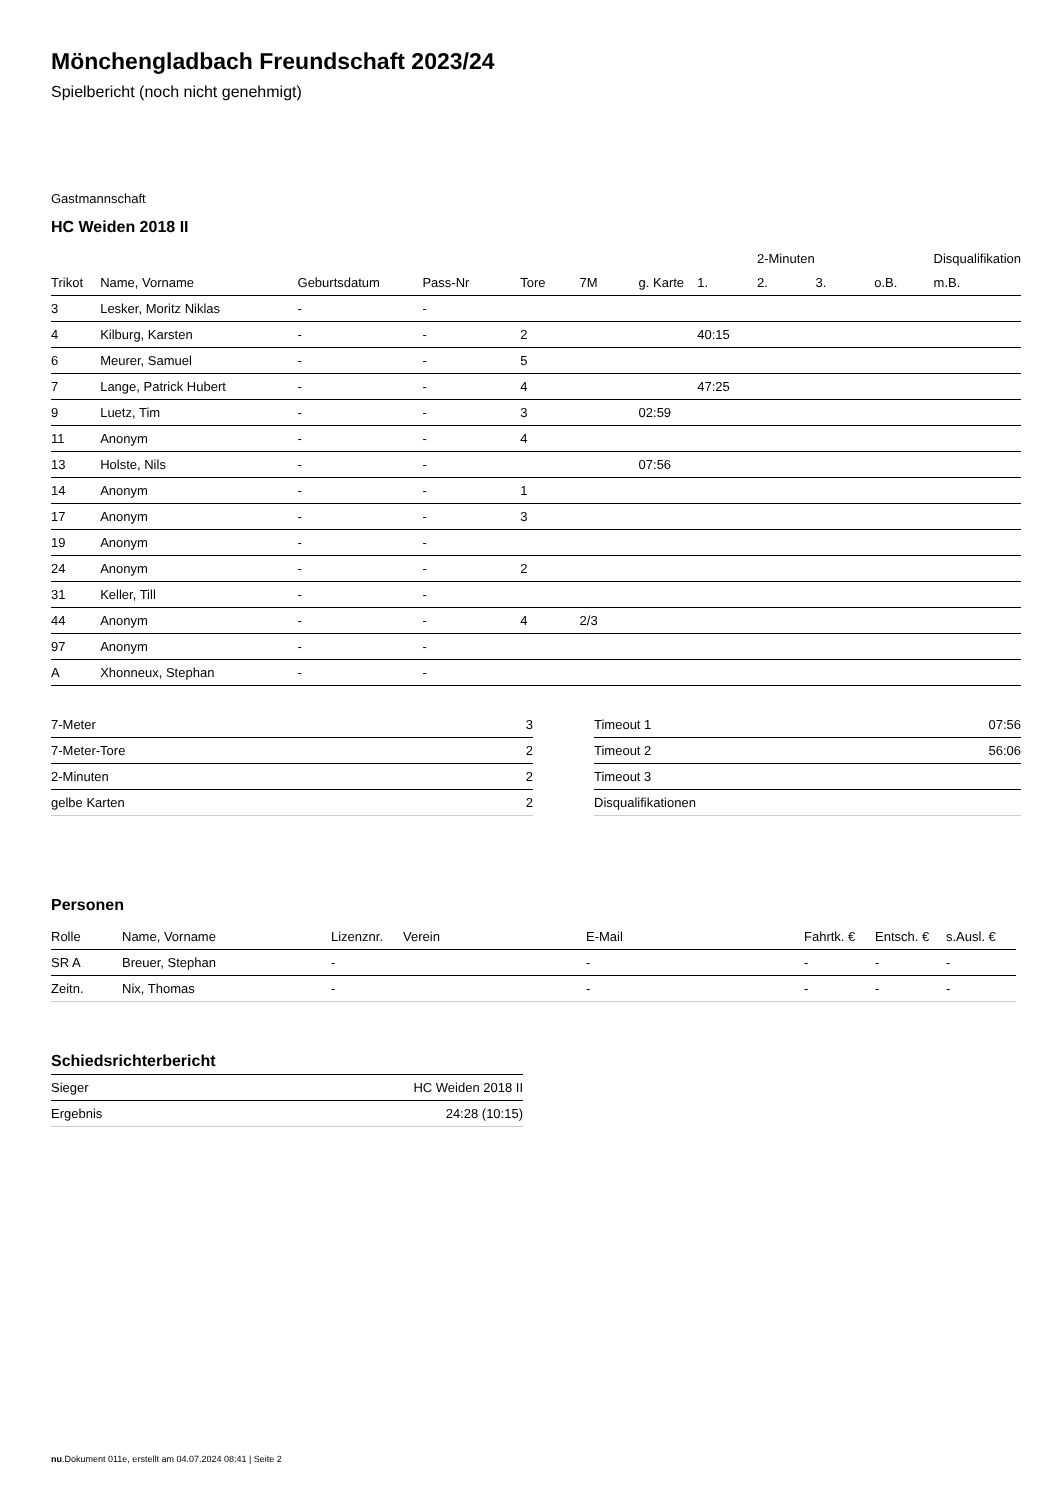Mönchengladbach Freundschaft 2023/24
Spielbericht (noch nicht genehmigt)
Gastmannschaft
HC Weiden 2018 II
| | | | | | | | | 2-Minuten | | | Disqualifikation |
| --- | --- | --- | --- | --- | --- | --- | --- | --- | --- | --- | --- |
| Trikot | Name, Vorname | Geburtsdatum | Pass-Nr | Tore | 7M | g. Karte | 1. | 2. | 3. | o.B. | m.B. |
| 3 | Lesker, Moritz Niklas | - | - | | | | | | | | |
| 4 | Kilburg, Karsten | - | - | 2 | | | 40:15 | | | | |
| 6 | Meurer, Samuel | - | - | 5 | | | | | | | |
| 7 | Lange, Patrick Hubert | - | - | 4 | | | 47:25 | | | | |
| 9 | Luetz, Tim | - | - | 3 | | 02:59 | | | | | |
| 11 | Anonym | - | - | 4 | | | | | | | |
| 13 | Holste, Nils | - | - | | | 07:56 | | | | | |
| 14 | Anonym | - | - | 1 | | | | | | | |
| 17 | Anonym | - | - | 3 | | | | | | | |
| 19 | Anonym | - | - | | | | | | | | |
| 24 | Anonym | - | - | 2 | | | | | | | |
| 31 | Keller, Till | - | - | | | | | | | | |
| 44 | Anonym | - | - | 4 | 2/3 | | | | | | |
| 97 | Anonym | - | - | | | | | | | | |
| A | Xhonneux, Stephan | - | - | | | | | | | | |
| 7-Meter | 3 |
| 7-Meter-Tore | 2 |
| 2-Minuten | 2 |
| gelbe Karten | 2 |
| Timeout 1 | 07:56 |
| Timeout 2 | 56:06 |
| Timeout 3 | |
| Disqualifikationen | |
Personen
| Rolle | Name, Vorname | Lizenznr. | Verein | E-Mail | Fahrtk. € | Entsch. € | s.Ausl. € |
| --- | --- | --- | --- | --- | --- | --- | --- |
| SR A | Breuer, Stephan | - | | - | - | - | - |
| Zeitn. | Nix, Thomas | - | | - | - | - | - |
Schiedsrichterbericht
| Sieger | HC Weiden 2018 II |
| Ergebnis | 24:28 (10:15) |
nu.Dokument 011e, erstellt am 04.07.2024 08:41 | Seite 2